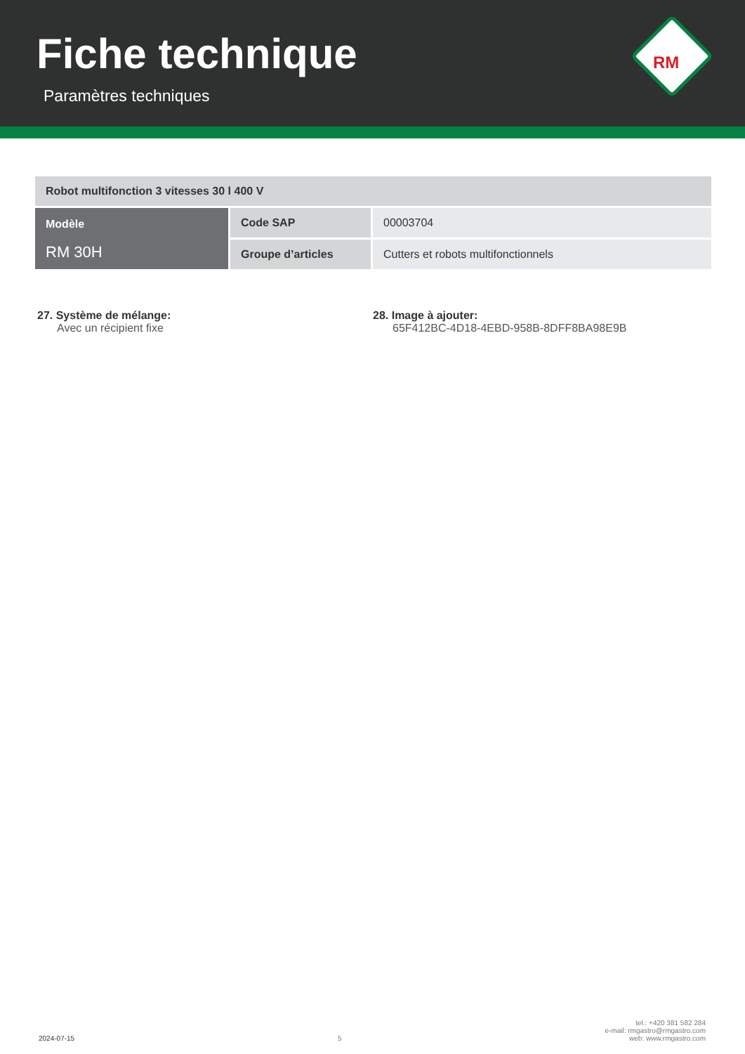Fiche technique
Paramètres techniques
RM
| Robot multifonction 3 vitesses 30 l 400 V | | |
| Modèle RM 30H | Code SAP | 00003704 |
| | Groupe d’articles | Cutters et robots multifonctionnels |
27. Système de mélange:
Avec un récipient fixe
28. Image à ajouter:
65F412BC-4D18-4EBD-958B-8DFF8BA98E9B
2024-07-15 5 tel.: +420 381 582 284
e-mail: rmgastro@rmgastro.com
web: www.rmgastro.com